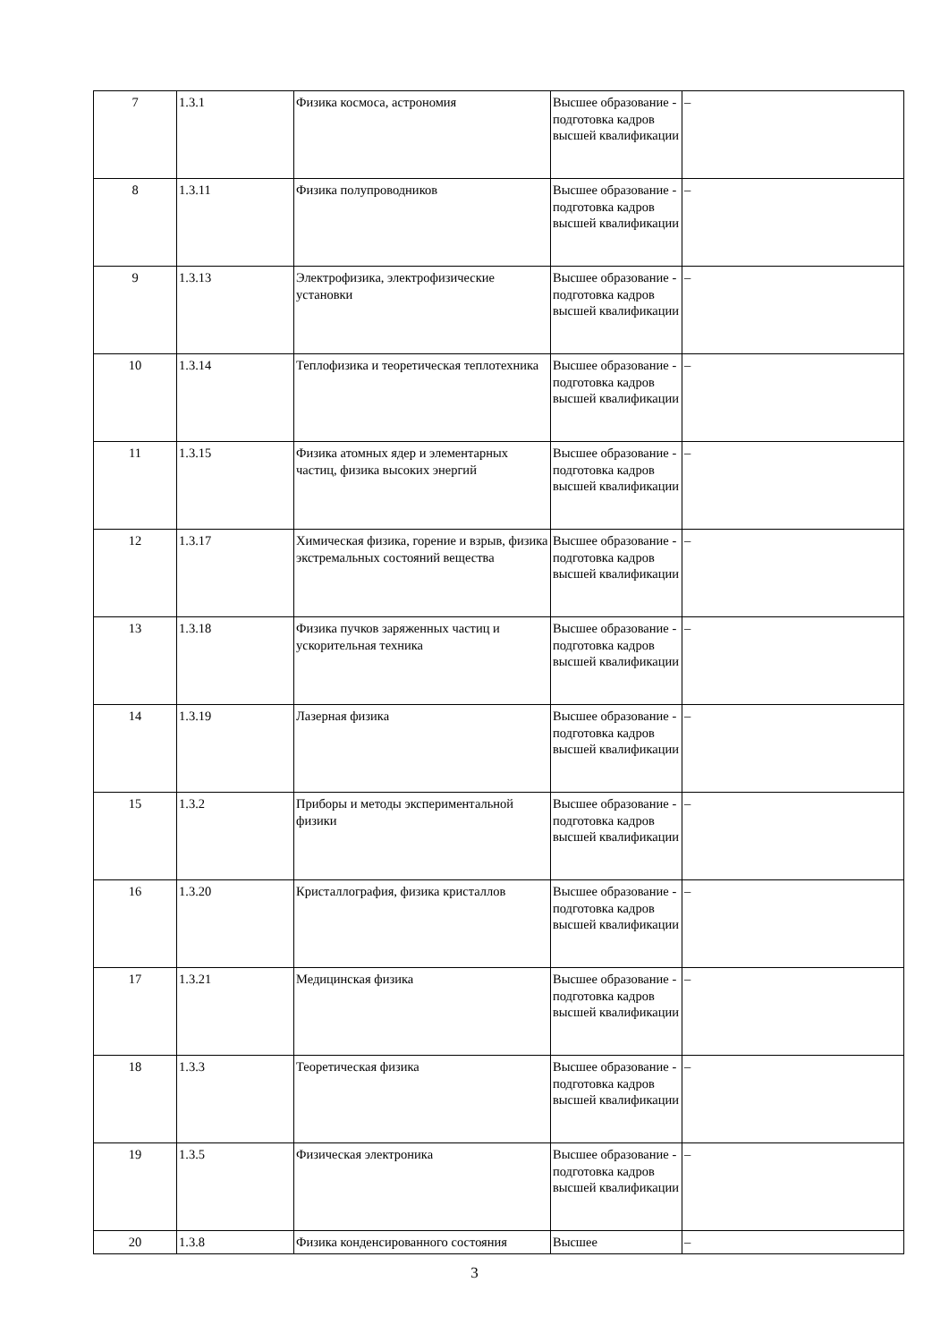| 7 | 1.3.1 | Физика космоса, астрономия | Высшее образование - подготовка кадров высшей квалификации | – |
| 8 | 1.3.11 | Физика полупроводников | Высшее образование - подготовка кадров высшей квалификации | – |
| 9 | 1.3.13 | Электрофизика, электрофизические установки | Высшее образование - подготовка кадров высшей квалификации | – |
| 10 | 1.3.14 | Теплофизика и теоретическая теплотехника | Высшее образование - подготовка кадров высшей квалификации | – |
| 11 | 1.3.15 | Физика атомных ядер и элементарных частиц, физика высоких энергий | Высшее образование - подготовка кадров высшей квалификации | – |
| 12 | 1.3.17 | Химическая физика, горение и взрыв, физика экстремальных состояний вещества | Высшее образование - подготовка кадров высшей квалификации | – |
| 13 | 1.3.18 | Физика пучков заряженных частиц и ускорительная техника | Высшее образование - подготовка кадров высшей квалификации | – |
| 14 | 1.3.19 | Лазерная физика | Высшее образование - подготовка кадров высшей квалификации | – |
| 15 | 1.3.2 | Приборы и методы экспериментальной физики | Высшее образование - подготовка кадров высшей квалификации | – |
| 16 | 1.3.20 | Кристаллография, физика кристаллов | Высшее образование - подготовка кадров высшей квалификации | – |
| 17 | 1.3.21 | Медицинская физика | Высшее образование - подготовка кадров высшей квалификации | – |
| 18 | 1.3.3 | Теоретическая физика | Высшее образование - подготовка кадров высшей квалификации | – |
| 19 | 1.3.5 | Физическая электроника | Высшее образование - подготовка кадров высшей квалификации | – |
| 20 | 1.3.8 | Физика конденсированного состояния | Высшее | – |
3